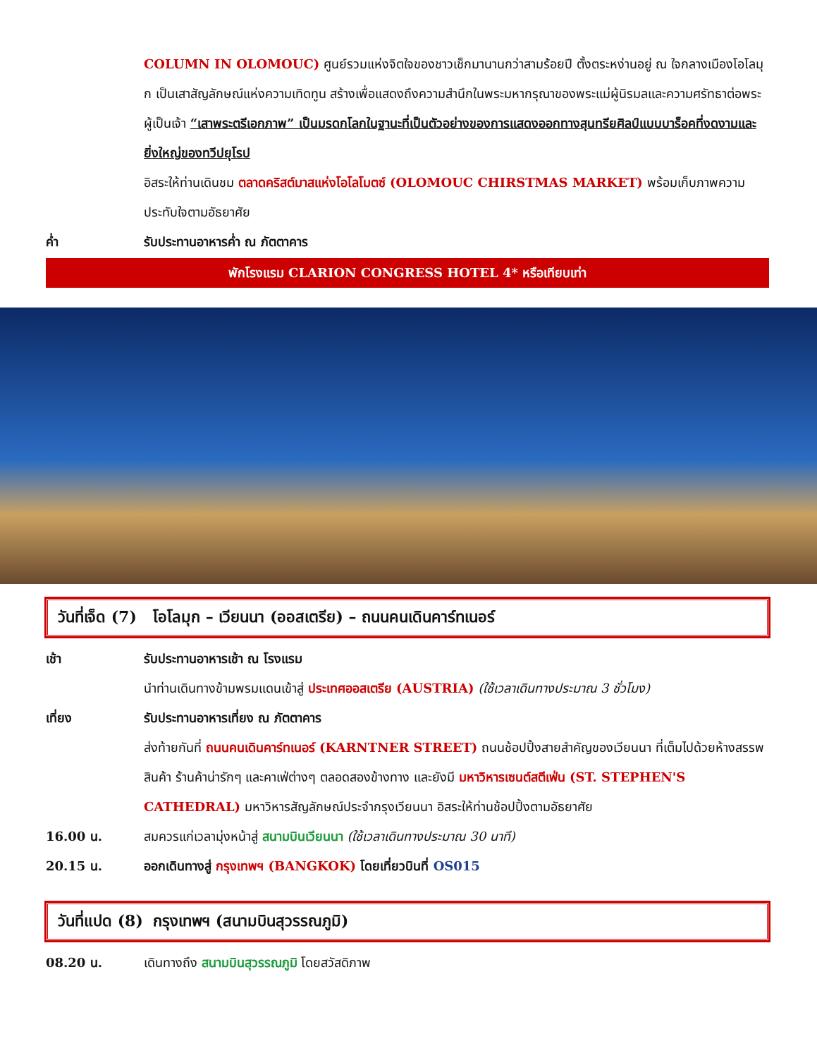COLUMN IN OLOMOUC) ศูนย์รวมแห่งจิตใจของชาวเช็กมานานกว่าสามร้อยปี ตั้งตระหง่านอยู่ ณ ใจกลางเมืองโอโลมุก เป็นเสาสัญลักษณ์แห่งความเทิดทูน สร้างเพื่อแสดงถึงความสำนึกในพระมหากรุณาของพระแม่ผู้นิรมลและความศรัทธาต่อพระผู้เป็นเจ้า “เสาพระตรีเอกภาพ” เป็นมรดกโลกในฐานะที่เป็นตัวอย่างของการแสดงออกทางสุนทรียศิลป์แบบบาร็อคที่งดงามและยิ่งใหญ่ของทวีปยุโรป
อิสระให้ท่านเดินชม ตลาดคริสต์มาสแห่งโอโลโมตซ์ (OLOMOUC CHIRSTMAS MARKET) พร้อมเก็บภาพความประทับใจตามอัธยาศัย
ค่ำ รับประทานอาหารค่ำ ณ ภัตตาคาร
พักโรงแรม CLARION CONGRESS HOTEL 4* หรือเทียบเท่า
วันที่เจ็ด (7) โอโลมุก – เวียนนา (ออสเตรีย) – ถนนคนเดินคาร์ทเนอร์
เช้า รับประทานอาหารเช้า ณ โรงแรม
นำท่านเดินทางข้ามพรมแดนเข้าสู่ ประเทศออสเตรีย (AUSTRIA) (ใช้เวลาเดินทางประมาณ 3 ชั่วโมง)
เที่ยง รับประทานอาหารเที่ยง ณ ภัตตาคาร
ส่งท้ายกันที่ ถนนคนเดินคาร์ทเนอร์ (KARNTNER STREET) ถนนช้อปปิ้งสายสำคัญของเวียนนา ที่เต็มไปด้วยห้างสรรพสินค้า ร้านค้าน่ารักๆ และคาเฟ่ต่างๆ ตลอดสองข้างทาง และยังมี มหาวิหารเซนต์สตีเฟ่น (ST. STEPHEN'S CATHEDRAL) มหาวิหารสัญลักษณ์ประจำกรุงเวียนนา อิสระให้ท่านช้อปปิ้งตามอัธยาศัย
16.00 น. สมควรแก่เวลามุ่งหน้าสู่ สนามบินเวียนนา (ใช้เวลาเดินทางประมาณ 30 นาที)
20.15 น. ออกเดินทางสู่ กรุงเทพฯ (BANGKOK) โดยเที่ยวบินที่ OS015
วันที่แปด (8) กรุงเทพฯ (สนามบินสุวรรณภูมิ)
08.20 น. เดินทางถึง สนามบินสุวรรณภูมิ โดยสวัสดิภาพ